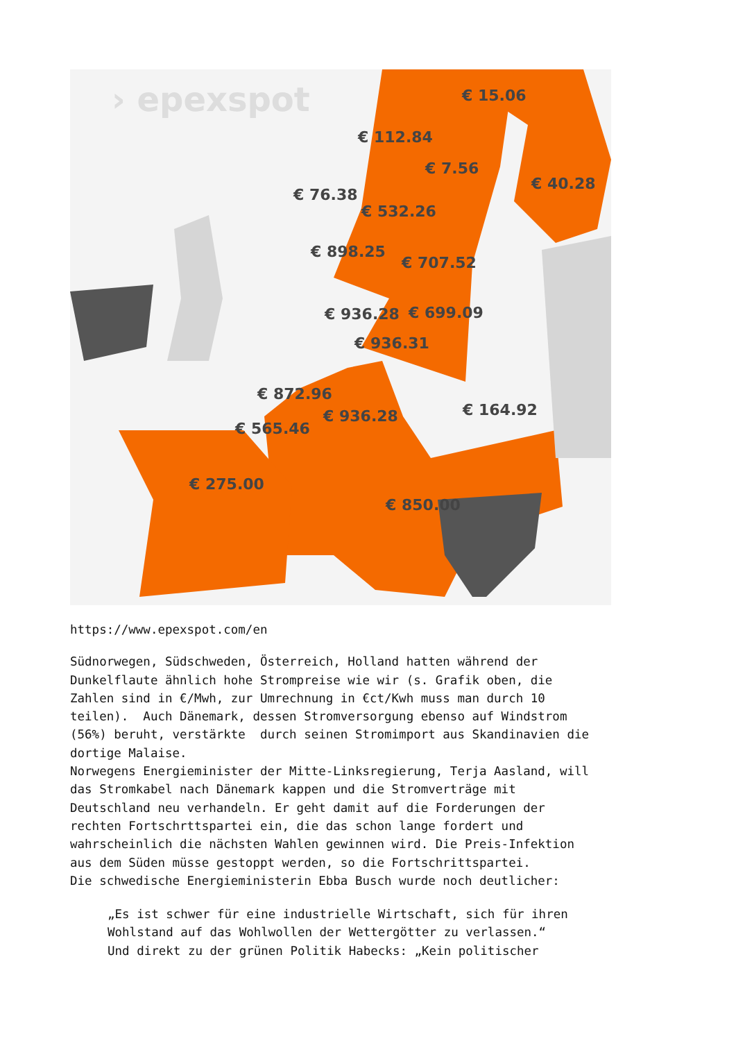› epexspot
€ 15.06
€ 112.84
€ 7.56
€ 40.28
€ 76.38
€ 532.26
€ 898.25
€ 707.52
€ 936.28
€ 699.09
€ 936.31
€ 872.96
€ 936.28
€ 164.92
€ 565.46
€ 275.00
€ 850.00
https://www.epexspot.com/en
Südnorwegen, Südschweden, Österreich, Holland hatten während der Dunkelflaute ähnlich hohe Strompreise wie wir (s. Grafik oben, die Zahlen sind in €/Mwh, zur Umrechnung in €ct/Kwh muss man durch 10 teilen). Auch Dänemark, dessen Stromversorgung ebenso auf Windstrom (56%) beruht, verstärkte durch seinen Stromimport aus Skandinavien die dortige Malaise. Norwegens Energieminister der Mitte-Linksregierung, Terja Aasland, will das Stromkabel nach Dänemark kappen und die Stromverträge mit Deutschland neu verhandeln. Er geht damit auf die Forderungen der rechten Fortschrttspartei ein, die das schon lange fordert und wahrscheinlich die nächsten Wahlen gewinnen wird. Die Preis-Infektion aus dem Süden müsse gestoppt werden, so die Fortschrittspartei. Die schwedische Energieministerin Ebba Busch wurde noch deutlicher:
„Es ist schwer für eine industrielle Wirtschaft, sich für ihren Wohlstand auf das Wohlwollen der Wettergötter zu verlassen.“ Und direkt zu der grünen Politik Habecks: „Kein politischer